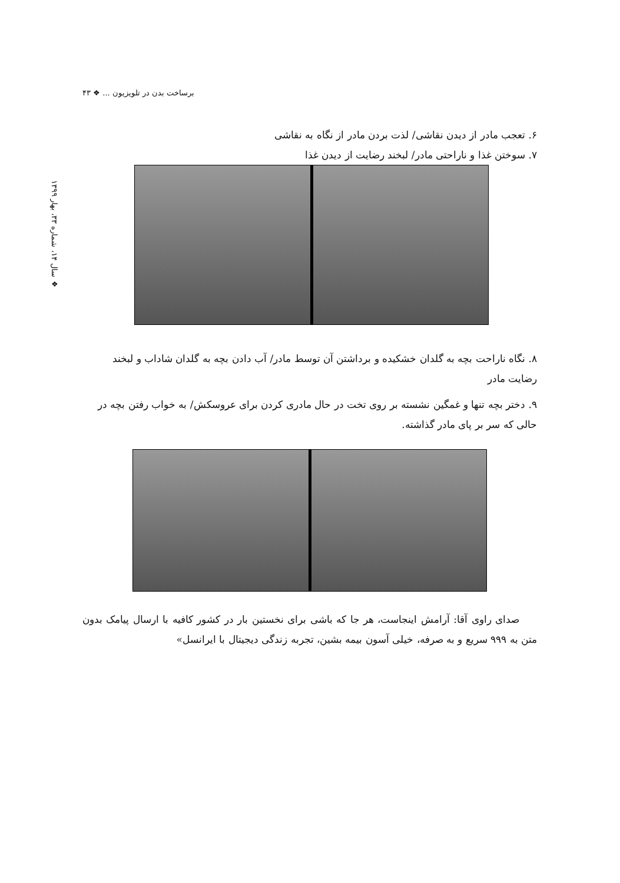برساخت بدن در تلویزیون ... ❖ ۴۳
❖ سال ۱۴، شماره ۳۳، بهار ۱۳۹۹
۶. تعجب مادر از دیدن نقاشی/ لذت بردن مادر از نگاه به نقاشی
۷. سوختن غذا و ناراحتی مادر/ لبخند رضایت از دیدن غذا
۸. نگاه ناراحت بچه به گلدان خشکیده و برداشتن آن توسط مادر/ آب دادن بچه به گلدان شاداب و لبخند رضایت مادر
۹. دختر بچه تنها و غمگین نشسته بر روی تخت در حال مادری کردن برای عروسکش/ به خواب رفتن بچه در حالی که سر بر پای مادر گذاشته.
صدای راوی آقا: آرامش اینجاست، هر جا که باشی برای نخستین بار در کشور کافیه با ارسال پیامک بدون متن به ۹۹۹ سریع و به صرفه، خیلی آسون بیمه بشین، تجربه زندگی دیجیتال با ایرانسل»